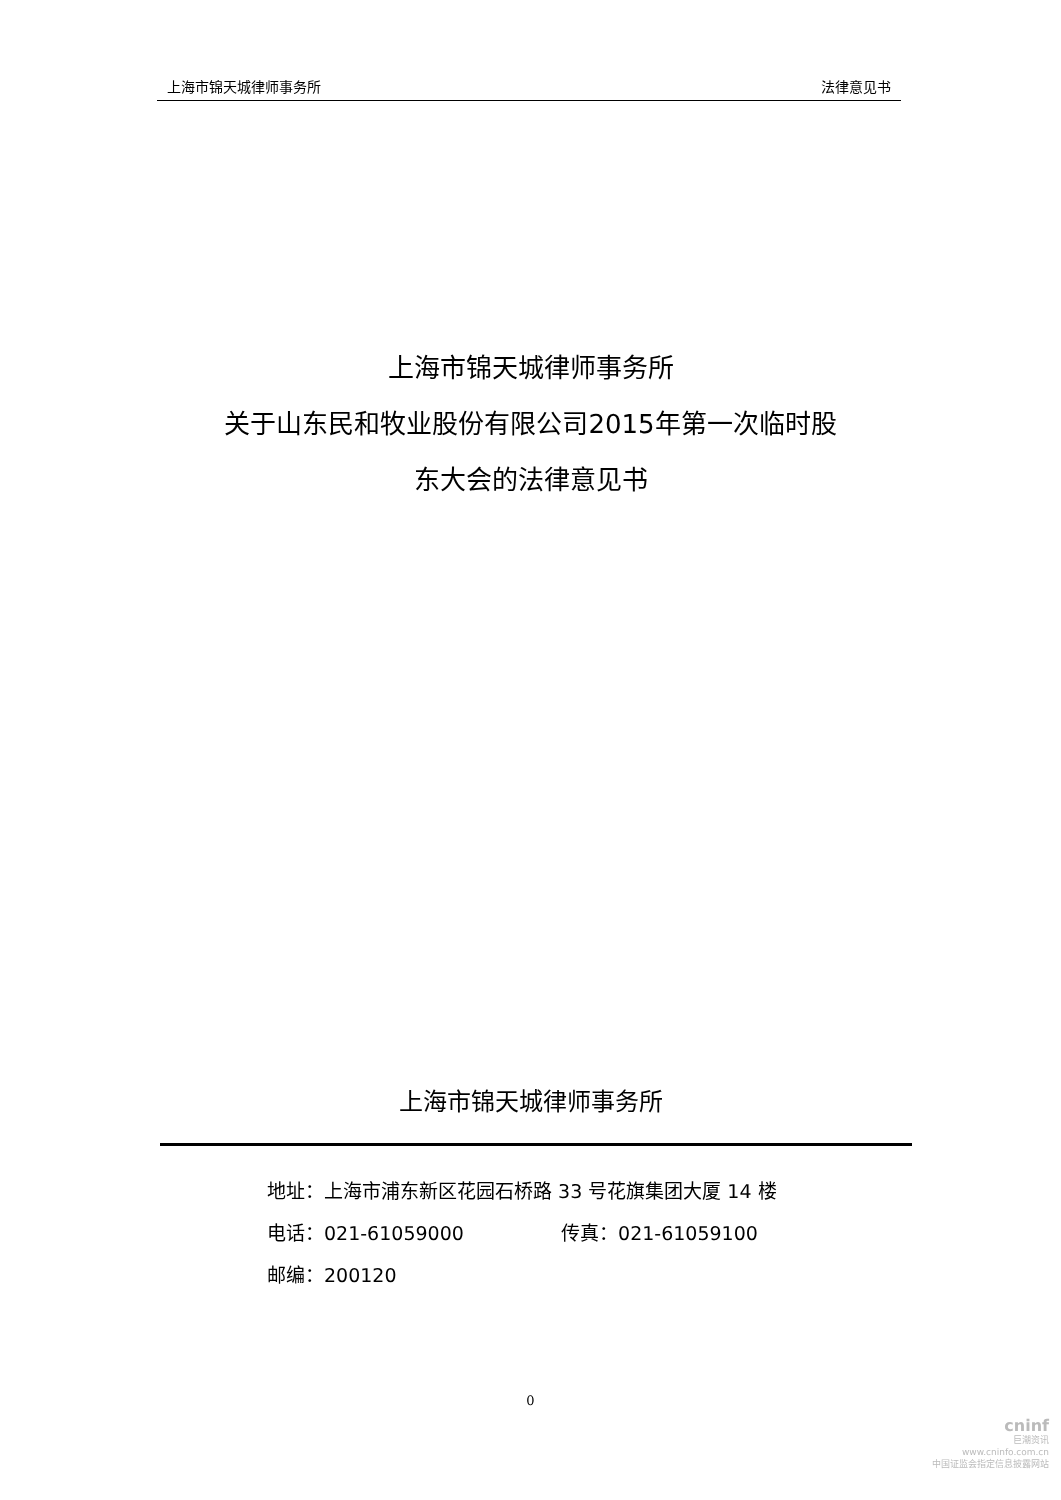上海市锦天城律师事务所 法律意见书
上海市锦天城律师事务所
关于山东民和牧业股份有限公司2015年第一次临时股
东大会的法律意见书
上海市锦天城律师事务所
地址：上海市浦东新区花园石桥路 33 号花旗集团大厦 14 楼
电话：021-61059000 传真：021-61059100
邮编：200120
0
cninf
巨潮资讯
www.cninfo.com.cn
中国证监会指定信息披露网站